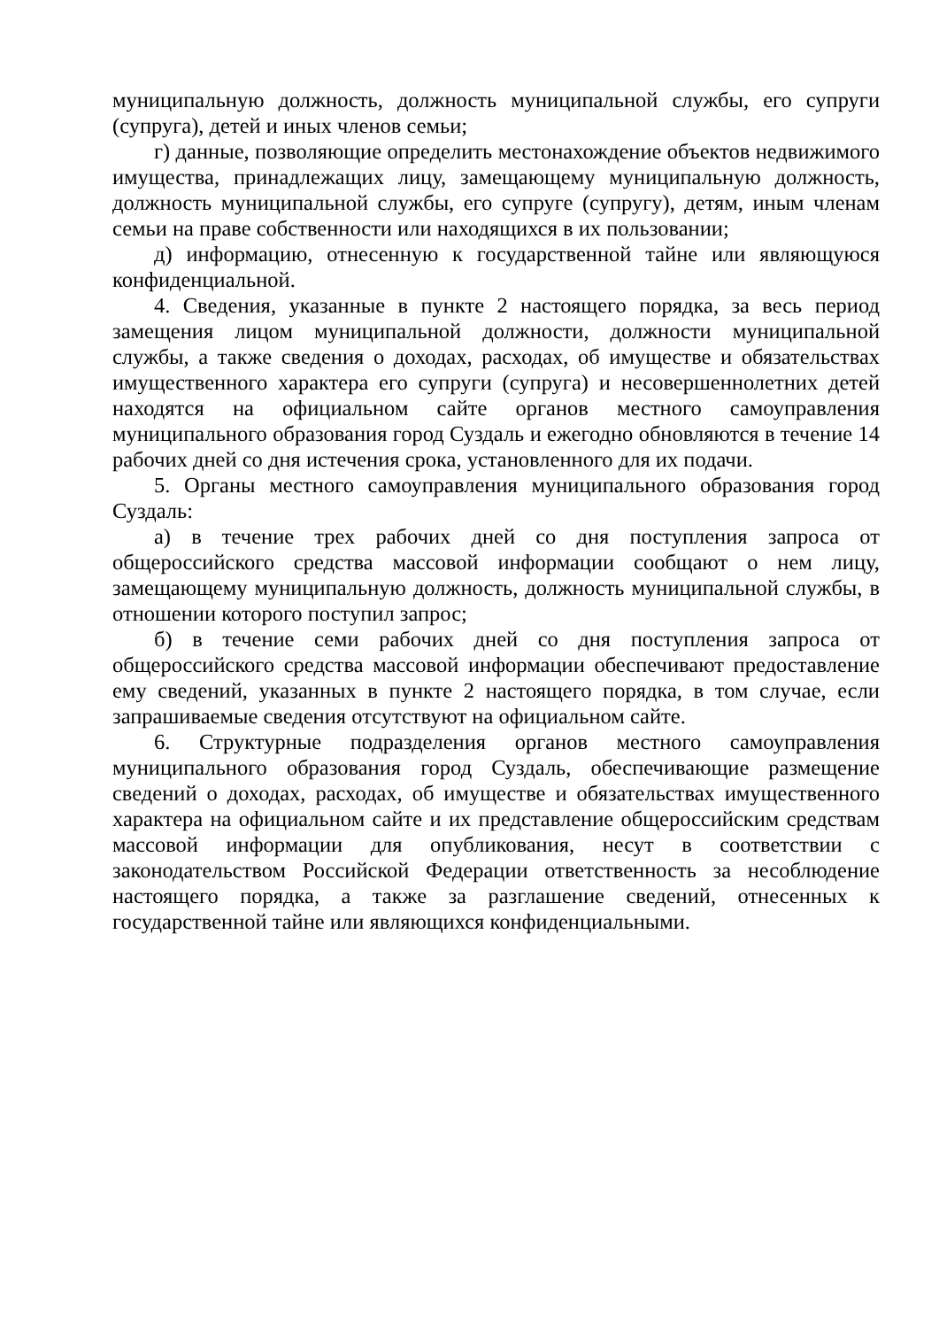муниципальную должность, должность муниципальной службы, его супруги (супруга), детей и иных членов семьи;
г) данные, позволяющие определить местонахождение объектов недвижимого имущества, принадлежащих лицу, замещающему муниципальную должность, должность муниципальной службы, его супруге (супругу), детям, иным членам семьи на праве собственности или находящихся в их пользовании;
д) информацию, отнесенную к государственной тайне или являющуюся конфиденциальной.
4. Сведения, указанные в пункте 2 настоящего порядка, за весь период замещения лицом муниципальной должности, должности муниципальной службы, а также сведения о доходах, расходах, об имуществе и обязательствах имущественного характера его супруги (супруга) и несовершеннолетних детей находятся на официальном сайте органов местного самоуправления муниципального образования город Суздаль и ежегодно обновляются в течение 14 рабочих дней со дня истечения срока, установленного для их подачи.
5. Органы местного самоуправления муниципального образования город Суздаль:
а) в течение трех рабочих дней со дня поступления запроса от общероссийского средства массовой информации сообщают о нем лицу, замещающему муниципальную должность, должность муниципальной службы, в отношении которого поступил запрос;
б) в течение семи рабочих дней со дня поступления запроса от общероссийского средства массовой информации обеспечивают предоставление ему сведений, указанных в пункте 2 настоящего порядка, в том случае, если запрашиваемые сведения отсутствуют на официальном сайте.
6. Структурные подразделения органов местного самоуправления муниципального образования город Суздаль, обеспечивающие размещение сведений о доходах, расходах, об имуществе и обязательствах имущественного характера на официальном сайте и их представление общероссийским средствам массовой информации для опубликования, несут в соответствии с законодательством Российской Федерации ответственность за несоблюдение настоящего порядка, а также за разглашение сведений, отнесенных к государственной тайне или являющихся конфиденциальными.